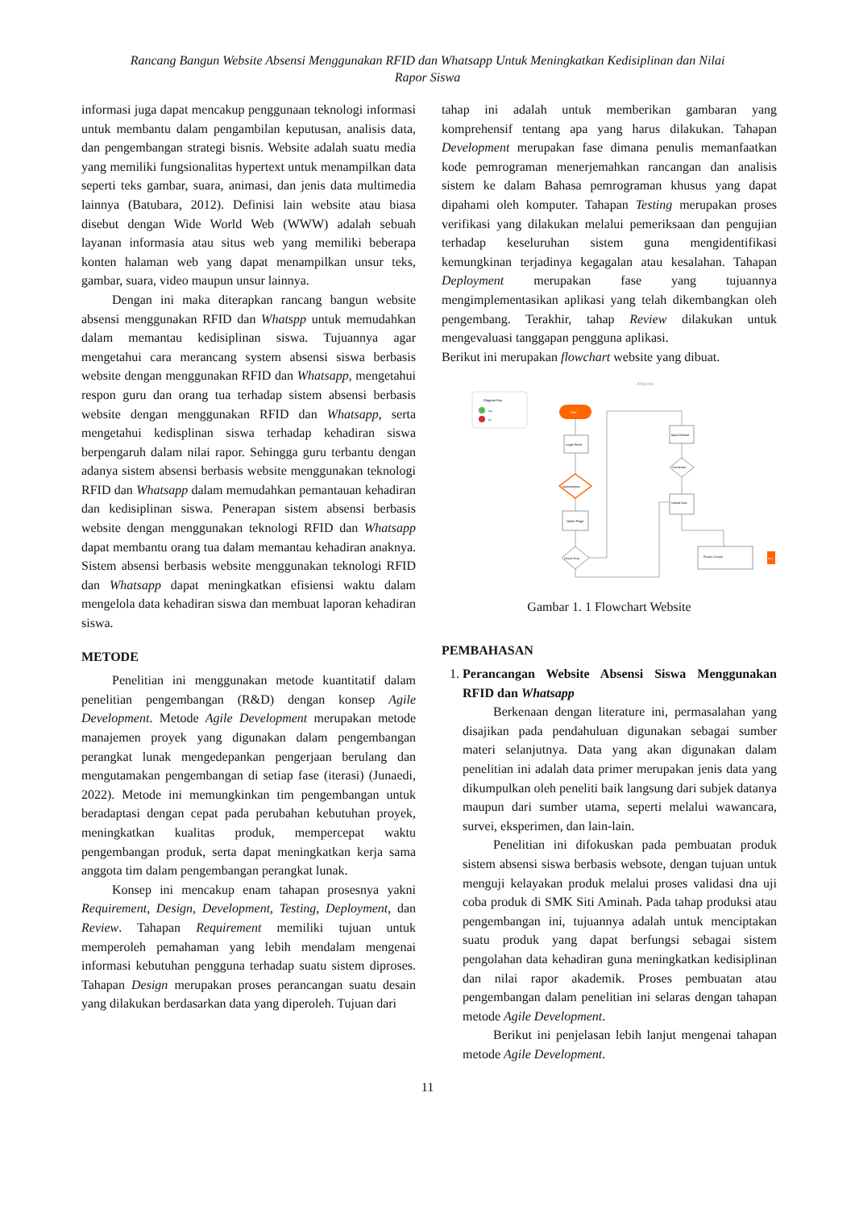Rancang Bangun Website Absensi Menggunakan RFID dan Whatsapp Untuk Meningkatkan Kedisiplinan dan Nilai
Rapor Siswa
informasi juga dapat mencakup penggunaan teknologi informasi untuk membantu dalam pengambilan keputusan, analisis data, dan pengembangan strategi bisnis. Website adalah suatu media yang memiliki fungsionalitas hypertext untuk menampilkan data seperti teks gambar, suara, animasi, dan jenis data multimedia lainnya (Batubara, 2012). Definisi lain website atau biasa disebut dengan Wide World Web (WWW) adalah sebuah layanan informasia atau situs web yang memiliki beberapa konten halaman web yang dapat menampilkan unsur teks, gambar, suara, video maupun unsur lainnya.
Dengan ini maka diterapkan rancang bangun website absensi menggunakan RFID dan Whatspp untuk memudahkan dalam memantau kedisiplinan siswa. Tujuannya agar mengetahui cara merancang system absensi siswa berbasis website dengan menggunakan RFID dan Whatsapp, mengetahui respon guru dan orang tua terhadap sistem absensi berbasis website dengan menggunakan RFID dan Whatsapp, serta mengetahui kedisplinan siswa terhadap kehadiran siswa berpengaruh dalam nilai rapor. Sehingga guru terbantu dengan adanya sistem absensi berbasis website menggunakan teknologi RFID dan Whatsapp dalam memudahkan pemantauan kehadiran dan kedisiplinan siswa. Penerapan sistem absensi berbasis website dengan menggunakan teknologi RFID dan Whatsapp dapat membantu orang tua dalam memantau kehadiran anaknya. Sistem absensi berbasis website menggunakan teknologi RFID dan Whatsapp dapat meningkatkan efisiensi waktu dalam mengelola data kehadiran siswa dan membuat laporan kehadiran siswa.
METODE
Penelitian ini menggunakan metode kuantitatif dalam penelitian pengembangan (R&D) dengan konsep Agile Development. Metode Agile Development merupakan metode manajemen proyek yang digunakan dalam pengembangan perangkat lunak mengedepankan pengerjaan berulang dan mengutamakan pengembangan di setiap fase (iterasi) (Junaedi, 2022). Metode ini memungkinkan tim pengembangan untuk beradaptasi dengan cepat pada perubahan kebutuhan proyek, meningkatkan kualitas produk, mempercepat waktu pengembangan produk, serta dapat meningkatkan kerja sama anggota tim dalam pengembangan perangkat lunak.
Konsep ini mencakup enam tahapan prosesnya yakni Requirement, Design, Development, Testing, Deployment, dan Review. Tahapan Requirement memiliki tujuan untuk memperoleh pemahaman yang lebih mendalam mengenai informasi kebutuhan pengguna terhadap suatu sistem diproses. Tahapan Design merupakan proses perancangan suatu desain yang dilakukan berdasarkan data yang diperoleh. Tujuan dari
tahap ini adalah untuk memberikan gambaran yang komprehensif tentang apa yang harus dilakukan. Tahapan Development merupakan fase dimana penulis memanfaatkan kode pemrograman menerjemahkan rancangan dan analisis sistem ke dalam Bahasa pemrograman khusus yang dapat dipahami oleh komputer. Tahapan Testing merupakan proses verifikasi yang dilakukan melalui pemeriksaan dan pengujian terhadap keseluruhan sistem guna mengidentifikasi kemungkinan terjadinya kegagalan atau kesalahan. Tahapan Deployment merupakan fase yang tujuannya mengimplementasikan aplikasi yang telah dikembangkan oleh pengembang. Terakhir, tahap Review dilakukan untuk mengevaluasi tanggapan pengguna aplikasi.
Berikut ini merupakan flowchart website yang dibuat.
Absensi
Diagram Key
Yes
No
Start
Login Form
Authentication
Home Page
Device Exist
Input Device
Connected
Upload Data
Proses Cronjob
End
Gambar 1. 1 Flowchart Website
PEMBAHASAN
1. Perancangan Website Absensi Siswa Menggunakan RFID dan Whatsapp
Berkenaan dengan literature ini, permasalahan yang disajikan pada pendahuluan digunakan sebagai sumber materi selanjutnya. Data yang akan digunakan dalam penelitian ini adalah data primer merupakan jenis data yang dikumpulkan oleh peneliti baik langsung dari subjek datanya maupun dari sumber utama, seperti melalui wawancara, survei, eksperimen, dan lain-lain.
Penelitian ini difokuskan pada pembuatan produk sistem absensi siswa berbasis websote, dengan tujuan untuk menguji kelayakan produk melalui proses validasi dna uji coba produk di SMK Siti Aminah. Pada tahap produksi atau pengembangan ini, tujuannya adalah untuk menciptakan suatu produk yang dapat berfungsi sebagai sistem pengolahan data kehadiran guna meningkatkan kedisiplinan dan nilai rapor akademik. Proses pembuatan atau pengembangan dalam penelitian ini selaras dengan tahapan metode Agile Development.
Berikut ini penjelasan lebih lanjut mengenai tahapan metode Agile Development.
11